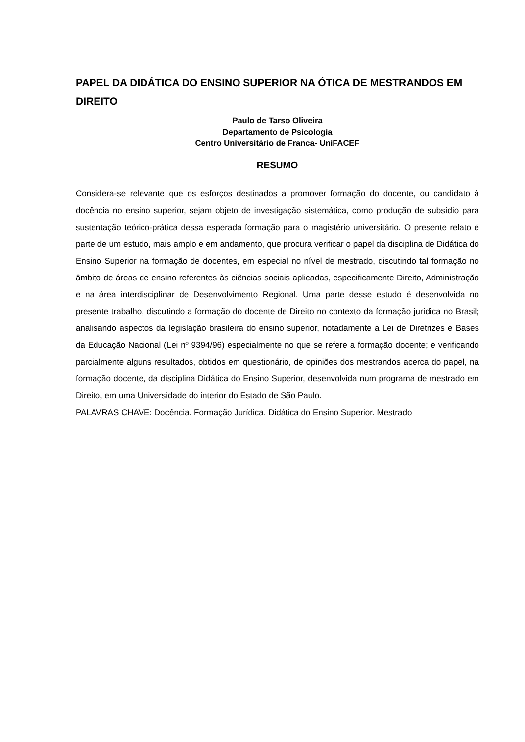PAPEL DA DIDÁTICA DO ENSINO SUPERIOR NA ÓTICA DE MESTRANDOS EM DIREITO
Paulo de Tarso Oliveira
Departamento de Psicologia
Centro Universitário de Franca- UniFACEF
RESUMO
Considera-se relevante que os esforços destinados a promover formação do docente, ou candidato à docência no ensino superior, sejam objeto de investigação sistemática, como produção de subsídio para sustentação teórico-prática dessa esperada formação para o magistério universitário. O presente relato é parte de um estudo, mais amplo e em andamento, que procura verificar o papel da disciplina de Didática do Ensino Superior na formação de docentes, em especial no nível de mestrado, discutindo tal formação no âmbito de áreas de ensino referentes às ciências sociais aplicadas, especificamente Direito, Administração e na área interdisciplinar de Desenvolvimento Regional. Uma parte desse estudo é desenvolvida no presente trabalho, discutindo a formação do docente de Direito no contexto da formação jurídica no Brasil; analisando aspectos da legislação brasileira do ensino superior, notadamente a Lei de Diretrizes e Bases da Educação Nacional (Lei nº 9394/96) especialmente no que se refere a formação docente; e verificando parcialmente alguns resultados, obtidos em questionário, de opiniões dos mestrandos acerca do papel, na formação docente, da disciplina Didática do Ensino Superior, desenvolvida num programa de mestrado em Direito, em uma Universidade do interior do Estado de São Paulo.
PALAVRAS CHAVE: Docência. Formação Jurídica. Didática do Ensino Superior. Mestrado